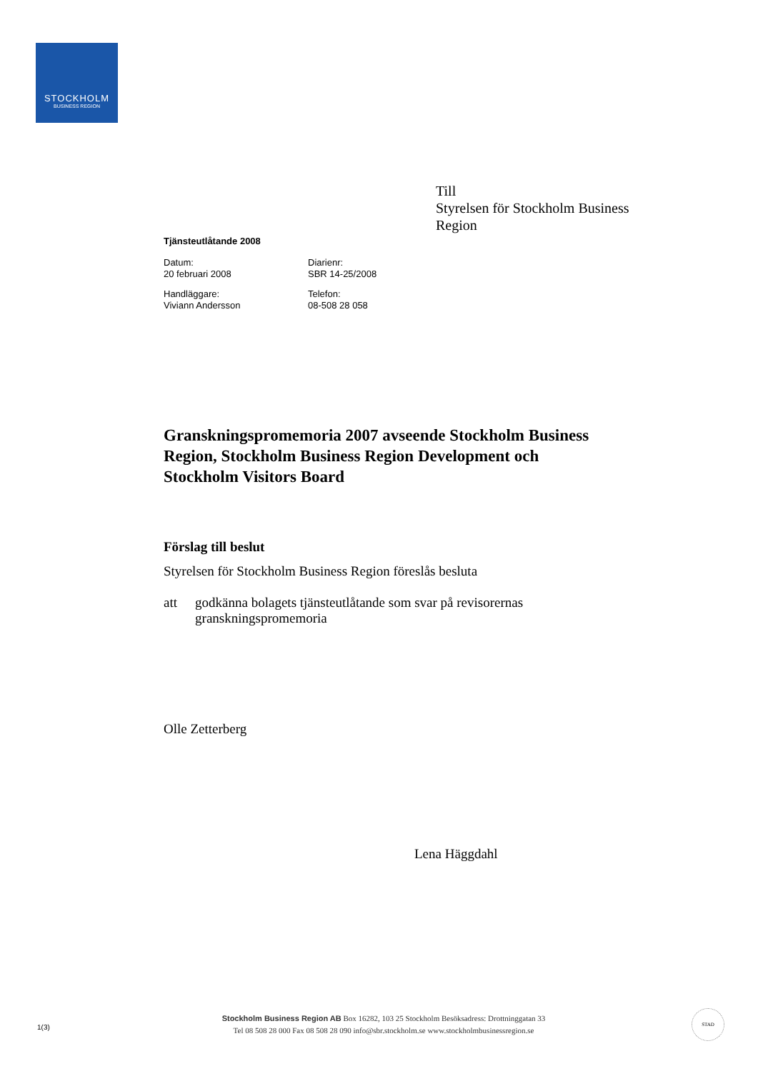STOCKHOLM
BUSINESS REGION
Till
Styrelsen för Stockholm Business Region
Tjänsteutlåtande 2008
| Datum: 20 februari 2008 | Diarienr: SBR 14-25/2008 |
| Handläggare: Viviann Andersson | Telefon: 08-508 28 058 |
Granskningspromemoria 2007 avseende Stockholm Business Region, Stockholm Business Region Development och Stockholm Visitors Board
Förslag till beslut
Styrelsen för Stockholm Business Region föreslås besluta
att godkänna bolagets tjänsteutlåtande som svar på revisorernas granskningspromemoria
Olle Zetterberg
Lena Häggdahl
1(3)
Stockholm Business Region AB Box 16282, 103 25 Stockholm Besöksadress: Drottninggatan 33
Tel 08 508 28 000 Fax 08 508 28 090 info@sbr.stockholm.se www.stockholmbusinessregion.se
STAD